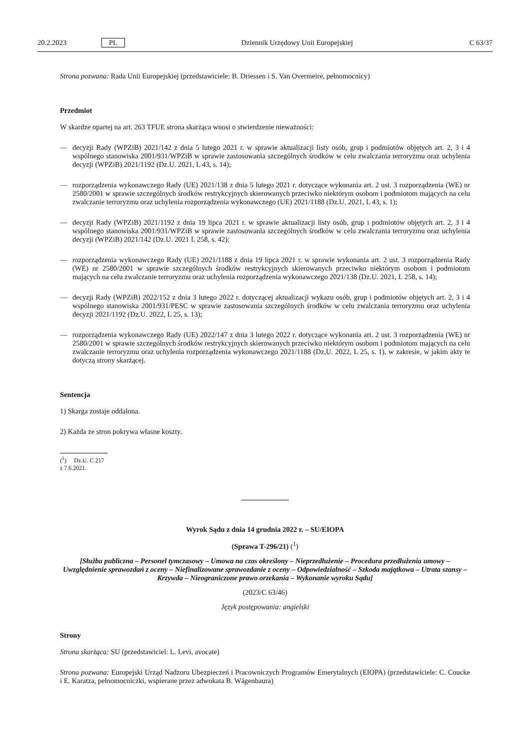20.2.2023 PL Dziennik Urzędowy Unii Europejskiej C 63/37
Strona pozwana: Rada Unii Europejskiej (przedstawiciele: B. Driessen i S. Van Overmeire, pełnomocnicy)
Przedmiot
W skardze opartej na art. 263 TFUE strona skarżąca wnosi o stwierdzenie nieważności:
— decyzji Rady (WPZiB) 2021/142 z dnia 5 lutego 2021 r. w sprawie aktualizacji listy osób, grup i podmiotów objętych art. 2, 3 i 4 wspólnego stanowiska 2001/931/WPZiB w sprawie zastosowania szczególnych środków w celu zwalczania terroryzmu oraz uchylenia decyzji (WPZiB) 2021/1192 (Dz.U. 2021, L 43, s. 14);
— rozporządzenia wykonawczego Rady (UE) 2021/138 z dnia 5 lutego 2021 r. dotyczące wykonania art. 2 ust. 3 rozporządzenia (WE) nr 2580/2001 w sprawie szczególnych środków restrykcyjnych skierowanych przeciwko niektórym osobom i podmiotom mających na celu zwalczanie terroryzmu oraz uchylenia rozporządzenia wykonawczego (UE) 2021/1188 (Dz.U. 2021, L 43, s. 1);
— decyzji Rady (WPZiB) 2021/1192 z dnia 19 lipca 2021 r. w sprawie aktualizacji listy osób, grup i podmiotów objętych art. 2, 3 i 4 wspólnego stanowiska 2001/931/WPZiB w sprawie zastosowania szczególnych środków w celu zwalczania terroryzmu oraz uchylenia decyzji (WPZiB) 2021/142 (Dz.U. 2021 L 258, s. 42);
— rozporządzenia wykonawczego Rady (UE) 2021/1188 z dnia 19 lipca 2021 r. w sprawie wykonania art. 2 ust. 3 rozporządzenia Rady (WE) nr 2580/2001 w sprawie szczególnych środków restrykcyjnych skierowanych przeciwko niektórym osobom i podmiotom mających na celu zwalczanie terroryzmu oraz uchylenia rozporządzenia wykonawczego 2021/138 (Dz.U. 2021, L 258, s. 14);
— decyzji Rady (WPZiB) 2022/152 z dnia 3 lutego 2022 r. dotyczącej aktualizacji wykazu osób, grup i podmiotów objętych art. 2, 3 i 4 wspólnego stanowiska 2001/931/PESC w sprawie zastosowania szczególnych środków w celu zwalczania terroryzmu oraz uchylenia decyzji 2021/1192 (Dz.U. 2022, L 25, s. 13);
— rozporządzenia wykonawczego Rady (UE) 2022/147 z dnia 3 lutego 2022 r. dotyczące wykonania art. 2 ust. 3 rozporządzenia (WE) nr 2580/2001 w sprawie szczególnych środków restrykcyjnych skierowanych przeciwko niektórym osobom i podmiotom mających na celu zwalczanie terroryzmu oraz uchylenia rozporządzenia wykonawczego 2021/1188 (Dz.U. 2022, L 25, s. 1), w zakresie, w jakim akty te dotyczą strony skarżącej.
Sentencja
1) Skarga zostaje oddalona.
2) Każda ze stron pokrywa własne koszty.
(<sup>1</sup>) Dz.U. C 217 z 7.6.2021.
Wyrok Sądu z dnia 14 grudnia 2022 r. – SU/EIOPA
(Sprawa T-296/21) (<sup>1</sup>)
[Służba publiczna – Personel tymczasowy – Umowa na czas określony – Nieprzedłużenie – Procedura przedłużenia umowy – Uwzględnienie sprawozdań z oceny – Niefinalizowane sprawozdanie z oceny – Odpowiedzialność – Szkoda majątkowa – Utrata szansy – Krzywda – Nieograniczone prawo orzekania – Wykonanie wyroku Sądu]
(2023/C 63/46)
Język postępowania: angielski
Strony
Strona skarżąca: SU (przedstawiciel: L. Levi, avocate)
Strona pozwana: Europejski Urząd Nadzoru Ubezpieczeń i Pracowniczych Programów Emerytalnych (EIOPA) (przedstawiciele: C. Coucke i E. Karatza, pełnomocniczki, wspierane przez adwokata B. Wägenbaura)